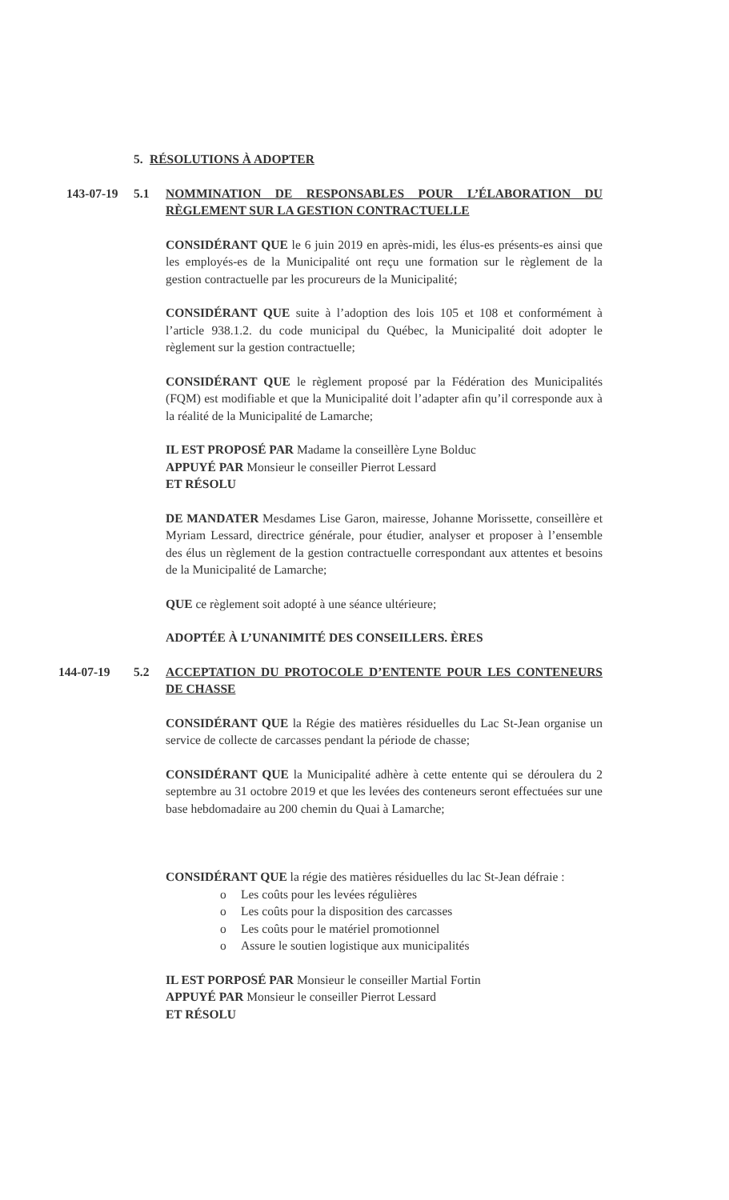5. RÉSOLUTIONS À ADOPTER
143-07-19 5.1 NOMMINATION DE RESPONSABLES POUR L’ÉLABORATION DU RÈGLEMENT SUR LA GESTION CONTRACTUELLE
CONSIDÉRANT QUE le 6 juin 2019 en après-midi, les élus-es présents-es ainsi que les employés-es de la Municipalité ont reçu une formation sur le règlement de la gestion contractuelle par les procureurs de la Municipalité;
CONSIDÉRANT QUE suite à l’adoption des lois 105 et 108 et conformément à l’article 938.1.2. du code municipal du Québec, la Municipalité doit adopter le règlement sur la gestion contractuelle;
CONSIDÉRANT QUE le règlement proposé par la Fédération des Municipalités (FQM) est modifiable et que la Municipalité doit l’adapter afin qu’il corresponde aux à la réalité de la Municipalité de Lamarche;
IL EST PROPOSÉ PAR Madame la conseillère Lyne Bolduc
APPUYÉ PAR Monsieur le conseiller Pierrot Lessard
ET RÉSOLU
DE MANDATER Mesdames Lise Garon, mairesse, Johanne Morissette, conseillère et Myriam Lessard, directrice générale, pour étudier, analyser et proposer à l’ensemble des élus un règlement de la gestion contractuelle correspondant aux attentes et besoins de la Municipalité de Lamarche;
QUE ce règlement soit adopté à une séance ultérieure;
ADOPTÉE À L’UNANIMITÉ DES CONSEILLERS. ÈRES
144-07-19 5.2 ACCEPTATION DU PROTOCOLE D’ENTENTE POUR LES CONTENEURS DE CHASSE
CONSIDÉRANT QUE la Régie des matières résiduelles du Lac St-Jean organise un service de collecte de carcasses pendant la période de chasse;
CONSIDÉRANT QUE la Municipalité adhère à cette entente qui se déroulera du 2 septembre au 31 octobre 2019 et que les levées des conteneurs seront effectuées sur une base hebdomadaire au 200 chemin du Quai à Lamarche;
CONSIDÉRANT QUE la régie des matières résiduelles du lac St-Jean défraie :
o Les coûts pour les levées régulières
o Les coûts pour la disposition des carcasses
o Les coûts pour le matériel promotionnel
o Assure le soutien logistique aux municipalités
IL EST PORPOSÉ PAR Monsieur le conseiller Martial Fortin
APPUYÉ PAR Monsieur le conseiller Pierrot Lessard
ET RÉSOLU